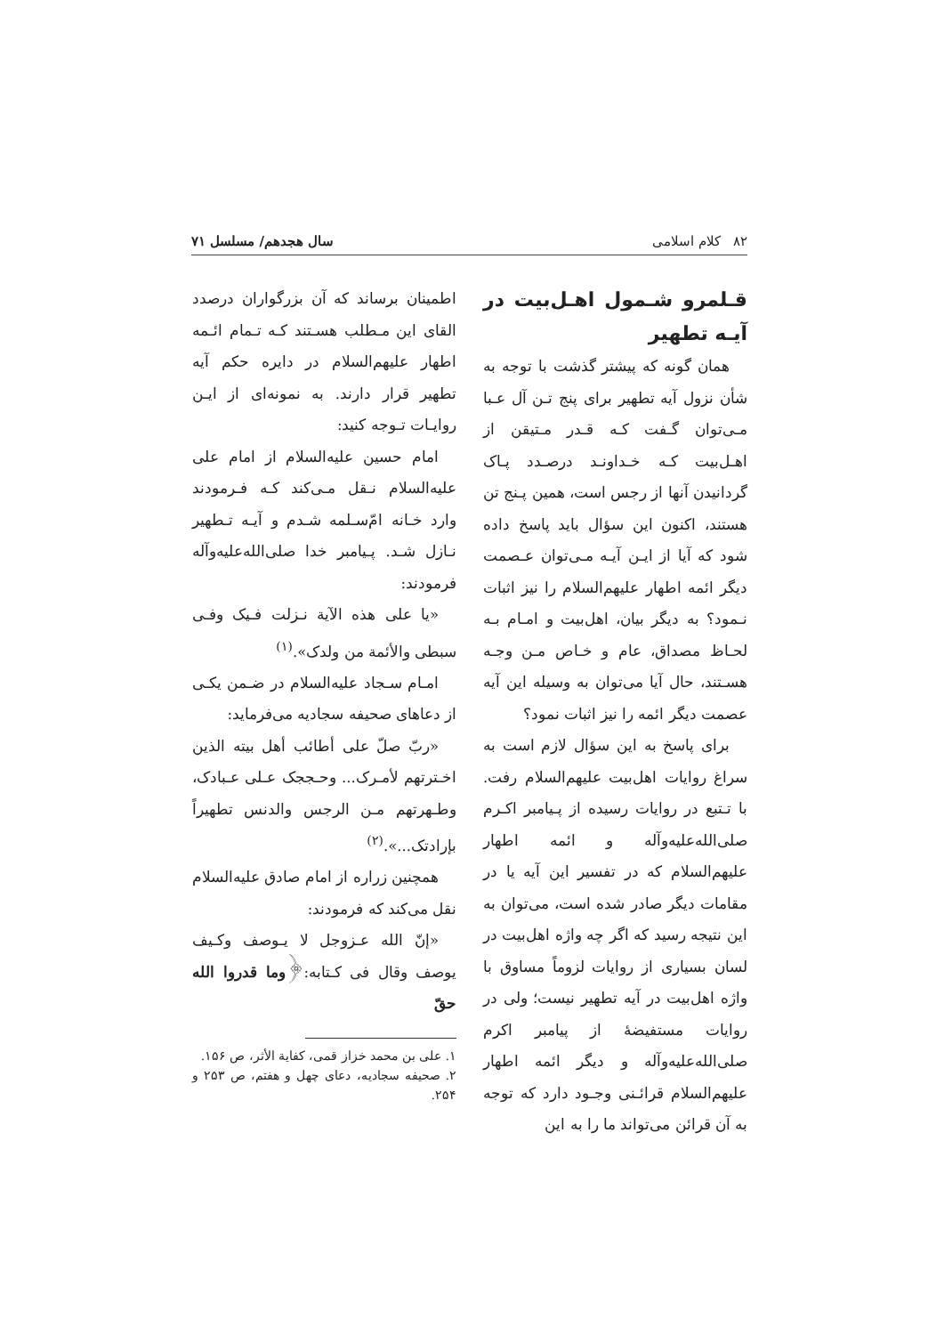۸۲ کلام اسلامی سال هجدهم/ مسلسل ۷۱
قـلمرو شـمول اهـل‌بیت در آیـه تطهیر
همان گونه که پیشتر گذشت با توجه به شأن نزول آیه تطهیر برای پنج تـن آل عـبا مـی‌توان گـفت کـه قـدر مـتیقن از اهـل‌بیت کـه خـداونـد درصـدد پـاک گردانیدن آنها از رجس است، همین پـنج تن هستند، اکنون این سؤال باید پاسخ داده شود که آیا از ایـن آیـه مـی‌توان عـصمت دیگر ائمه اطهار علیهم‌السلام را نیز اثبات نـمود؟ به دیگر بیان، اهل‌بیت و امـام بـه لحـاظ مصداق، عام و خـاص مـن وجـه هسـتند، حال آیا می‌توان به وسیله این آیه عصمت دیگر ائمه را نیز اثبات نمود؟
برای پاسخ به این سؤال لازم است به سراغ روایات اهل‌بیت علیهم‌السلام رفت. با تـتبع در روایات رسیده از پـیامبر اکـرم صلی‌الله‌علیه‌وآله و ائمه اطهار علیهم‌السلام که در تفسیر این آیه یا در مقامات دیگر صادر شده است، می‌توان به این نتیجه رسید که اگر چه واژه اهل‌بیت در لسان بسیاری از روایات لزوماً مساوق با واژه اهل‌بیت در آیه تطهیر نیست؛ ولی در روایات مستفیضهٔ از پیامبر اکرم صلی‌الله‌علیه‌وآله و دیگر ائمه اطهار علیهم‌السلام قرائـنی وجـود دارد که توجه به آن قرائن می‌تواند ما را به این
اطمینان برساند که آن بزرگواران درصدد القای این مـطلب هسـتند کـه تـمام ائـمه اطهار علیهم‌السلام در دایره حکم آیه تطهیر قرار دارند. به نمونه‌ای از ایـن روایـات تـوجه کنید:
امام حسین علیه‌السلام از امام علی علیه‌السلام نـقل مـی‌کند کـه فـرمودند وارد خـانه امّ‌سـلمه شـدم و آیـه تـطهیر نـازل شـد. پـیامبر خدا صلی‌الله‌علیه‌وآله فرمودند:
«یا علی هذه الآیة نـزلت فـیک وفـی سبطی والأئمة من ولدک».<sup>(۱)</sup>
امـام سـجاد علیه‌السلام در ضـمن یکـی از دعاهای صحیفه سجادیه می‌فرماید:
«ربّ صلّ علی أطائب أهل بیته الذین اخـترتهم لأمـرک... وحـججک عـلی عـبادک، وطـهرتهم مـن الرجس والدنس تطهیراً بإرادتک...».<sup>(۲)</sup>
همچنین زراره از امام صادق علیه‌السلام نقل می‌کند که فرمودند:
«إنّ الله عـزوجل لا یـوصف وکـیف یوصف وقال فی کـتابه:﴿وما قدروا الله حقّ
۱. علی بن محمد خزاز قمی، کفایة الأثر، ص ۱۵۶.
۲. صحیفه سجادیه، دعای چهل و هفتم، ص ۲۵۳ و ۲۵۴.